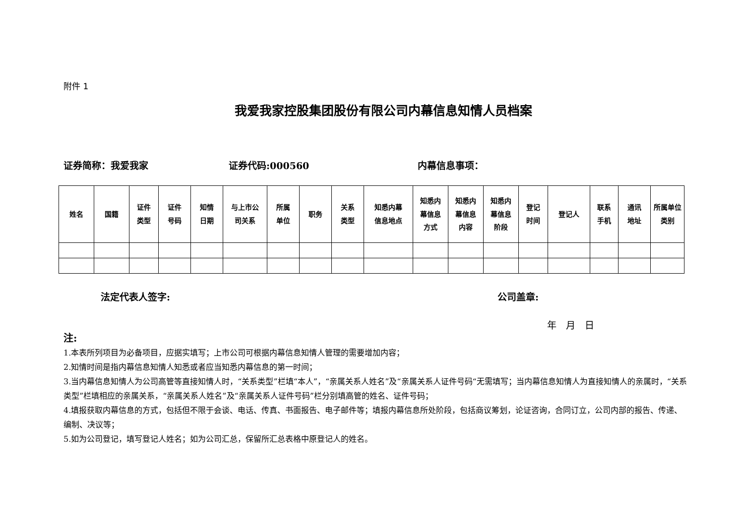附件 1
我爱我家控股集团股份有限公司内幕信息知情人员档案
证券简称：我爱我家 证券代码:000560 内幕信息事项：
| 姓名 | 国籍 | 证件 类型 | 证件 号码 | 知情 日期 | 与上市公 司关系 | 所属 单位 | 职务 | 关系 类型 | 知悉内幕 信息地点 | 知悉内 幕信息 方式 | 知悉内 幕信息 内容 | 知悉内 幕信息 阶段 | 登记 时间 | 登记人 | 联系 手机 | 通讯 地址 | 所属单位 类别 |
| --- | --- | --- | --- | --- | --- | --- | --- | --- | --- | --- | --- | --- | --- | --- | --- | --- | --- |
法定代表人签字: 公司盖章:
年　月　日
注:
1.本表所列项目为必备项目，应据实填写；上市公司可根据内幕信息知情人管理的需要增加内容；
2.知情时间是指内幕信息知情人知悉或者应当知悉内幕信息的第一时间；
3.当内幕信息知情人为公司高管等直接知情人时，“关系类型”栏填“本人”，“亲属关系人姓名”及“亲属关系人证件号码“无需填写；当内幕信息知情人为直接知情人的亲属时，“关系类型”栏填相应的亲属关系，“亲属关系人姓名”及“亲属关系人证件号码”栏分别填高管的姓名、证件号码；
4.填报获取内幕信息的方式，包括但不限于会谈、电话、传真、书面报告、电子邮件等；填报内幕信息所处阶段，包括商议筹划，论证咨询，合同订立，公司内部的报告、传递、编制、决议等；
5.如为公司登记，填写登记人姓名；如为公司汇总，保留所汇总表格中原登记人的姓名。